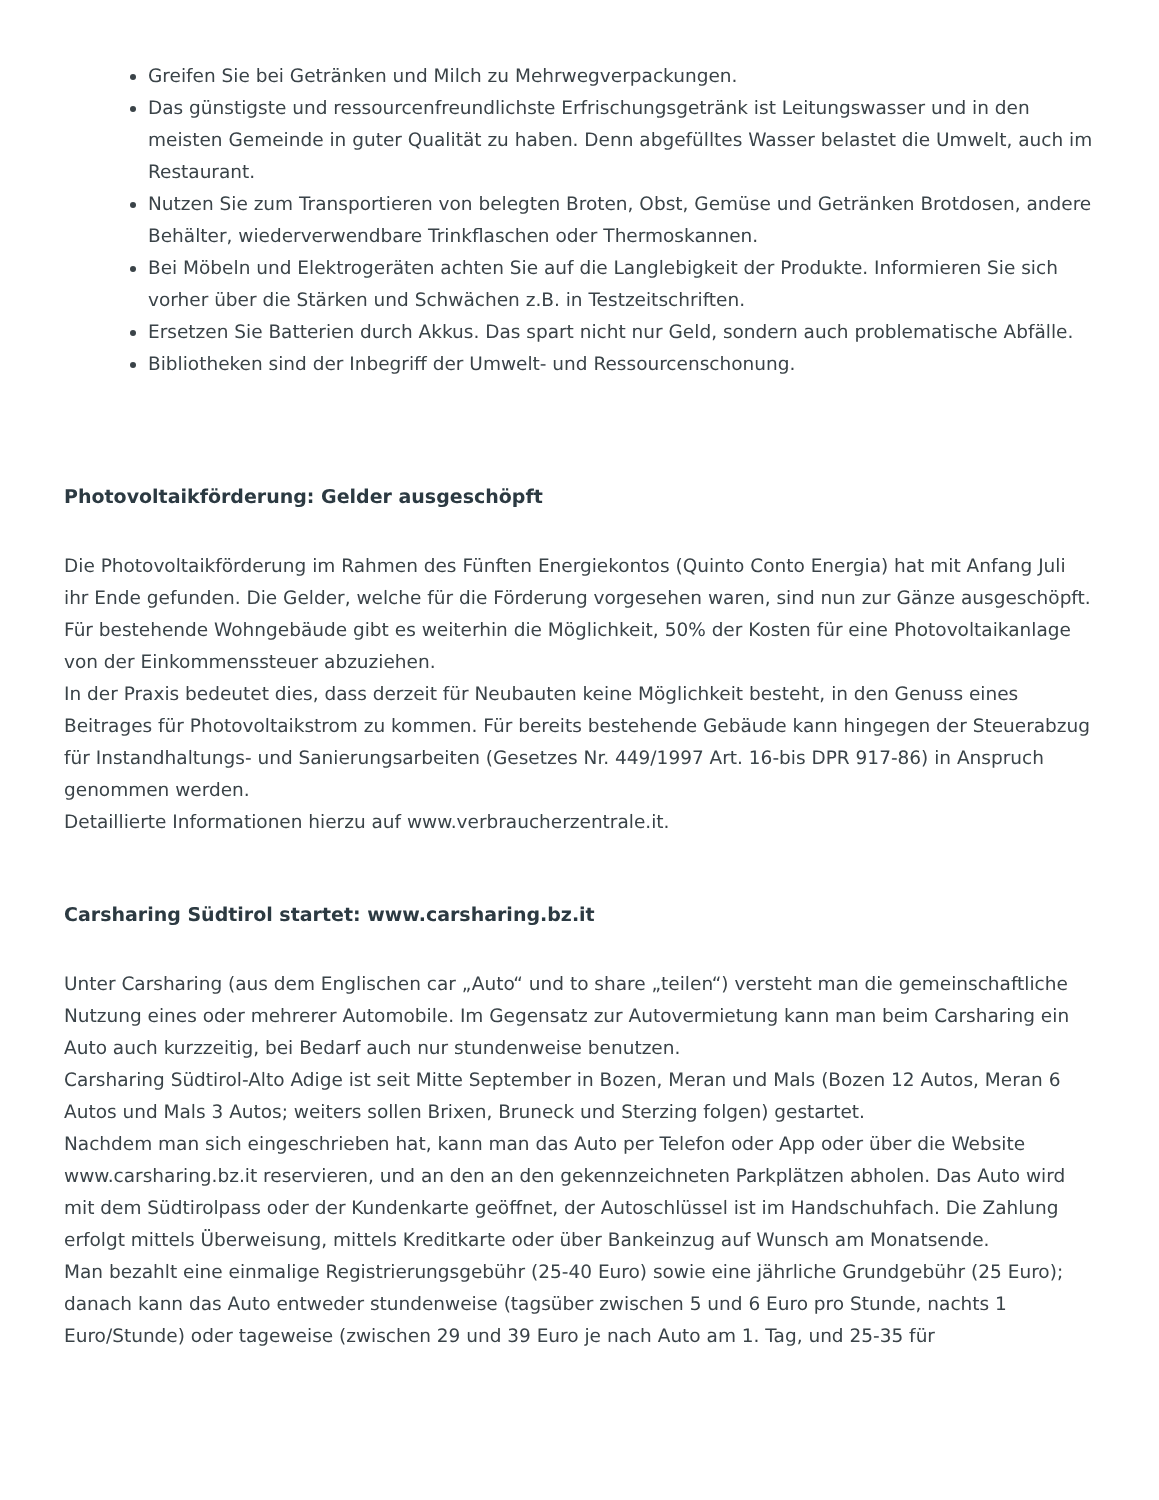Greifen Sie bei Getränken und Milch zu Mehrwegverpackungen.
Das günstigste und ressourcenfreundlichste Erfrischungsgetränk ist Leitungswasser und in den meisten Gemeinde in guter Qualität zu haben. Denn abgefülltes Wasser belastet die Umwelt, auch im Restaurant.
Nutzen Sie zum Transportieren von belegten Broten, Obst, Gemüse und Getränken Brotdosen, andere Behälter, wiederverwendbare Trinkflaschen oder Thermoskannen.
Bei Möbeln und Elektrogeräten achten Sie auf die Langlebigkeit der Produkte. Informieren Sie sich vorher über die Stärken und Schwächen z.B. in Testzeitschriften.
Ersetzen Sie Batterien durch Akkus. Das spart nicht nur Geld, sondern auch problematische Abfälle.
Bibliotheken sind der Inbegriff der Umwelt- und Ressourcenschonung.
Photovoltaikförderung: Gelder ausgeschöpft
Die Photovoltaikförderung im Rahmen des Fünften Energiekontos (Quinto Conto Energia) hat mit Anfang Juli ihr Ende gefunden. Die Gelder, welche für die Förderung vorgesehen waren, sind nun zur Gänze ausgeschöpft. Für bestehende Wohngebäude gibt es weiterhin die Möglichkeit, 50% der Kosten für eine Photovoltaikanlage von der Einkommenssteuer abzuziehen.
In der Praxis bedeutet dies, dass derzeit für Neubauten keine Möglichkeit besteht, in den Genuss eines Beitrages für Photovoltaikstrom zu kommen. Für bereits bestehende Gebäude kann hingegen der Steuerabzug für Instandhaltungs- und Sanierungsarbeiten (Gesetzes Nr. 449/1997 Art. 16-bis DPR 917-86) in Anspruch genommen werden.
Detaillierte Informationen hierzu auf www.verbraucherzentrale.it.
Carsharing Südtirol startet: www.carsharing.bz.it
Unter Carsharing (aus dem Englischen car „Auto“ und to share „teilen“) versteht man die gemeinschaftliche Nutzung eines oder mehrerer Automobile. Im Gegensatz zur Autovermietung kann man beim Carsharing ein Auto auch kurzzeitig, bei Bedarf auch nur stundenweise benutzen.
Carsharing Südtirol-Alto Adige ist seit Mitte September in Bozen, Meran und Mals (Bozen 12 Autos, Meran 6 Autos und Mals 3 Autos; weiters sollen Brixen, Bruneck und Sterzing folgen) gestartet.
Nachdem man sich eingeschrieben hat, kann man das Auto per Telefon oder App oder über die Website www.carsharing.bz.it reservieren, und an den an den gekennzeichneten Parkplätzen abholen. Das Auto wird mit dem Südtirolpass oder der Kundenkarte geöffnet, der Autoschlüssel ist im Handschuhfach. Die Zahlung erfolgt mittels Überweisung, mittels Kreditkarte oder über Bankeinzug auf Wunsch am Monatsende.
Man bezahlt eine einmalige Registrierungsgebühr (25-40 Euro) sowie eine jährliche Grundgebühr (25 Euro); danach kann das Auto entweder stundenweise (tagsüber zwischen 5 und 6 Euro pro Stunde, nachts 1 Euro/Stunde) oder tageweise (zwischen 29 und 39 Euro je nach Auto am 1. Tag, und 25-35 für